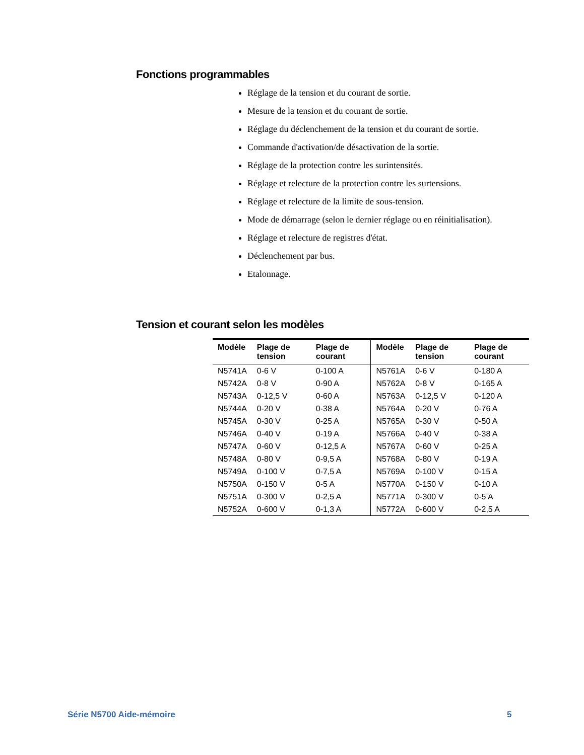Fonctions programmables
Réglage de la tension et du courant de sortie.
Mesure de la tension et du courant de sortie.
Réglage du déclenchement de la tension et du courant de sortie.
Commande d'activation/de désactivation de la sortie.
Réglage de la protection contre les surintensités.
Réglage et relecture de la protection contre les surtensions.
Réglage et relecture de la limite de sous-tension.
Mode de démarrage (selon le dernier réglage ou en réinitialisation).
Réglage et relecture de registres d'état.
Déclenchement par bus.
Etalonnage.
Tension et courant selon les modèles
| Modèle | Plage de tension | Plage de courant | Modèle | Plage de tension | Plage de courant |
| --- | --- | --- | --- | --- | --- |
| N5741A | 0-6 V | 0-100 A | N5761A | 0-6 V | 0-180 A |
| N5742A | 0-8 V | 0-90 A | N5762A | 0-8 V | 0-165 A |
| N5743A | 0-12,5 V | 0-60 A | N5763A | 0-12,5 V | 0-120 A |
| N5744A | 0-20 V | 0-38 A | N5764A | 0-20 V | 0-76 A |
| N5745A | 0-30 V | 0-25 A | N5765A | 0-30 V | 0-50 A |
| N5746A | 0-40 V | 0-19 A | N5766A | 0-40 V | 0-38 A |
| N5747A | 0-60 V | 0-12,5 A | N5767A | 0-60 V | 0-25 A |
| N5748A | 0-80 V | 0-9,5 A | N5768A | 0-80 V | 0-19 A |
| N5749A | 0-100 V | 0-7,5 A | N5769A | 0-100 V | 0-15 A |
| N5750A | 0-150 V | 0-5 A | N5770A | 0-150 V | 0-10 A |
| N5751A | 0-300 V | 0-2,5 A | N5771A | 0-300 V | 0-5 A |
| N5752A | 0-600 V | 0-1,3 A | N5772A | 0-600 V | 0-2,5 A |
Série N5700 Aide-mémoire 5